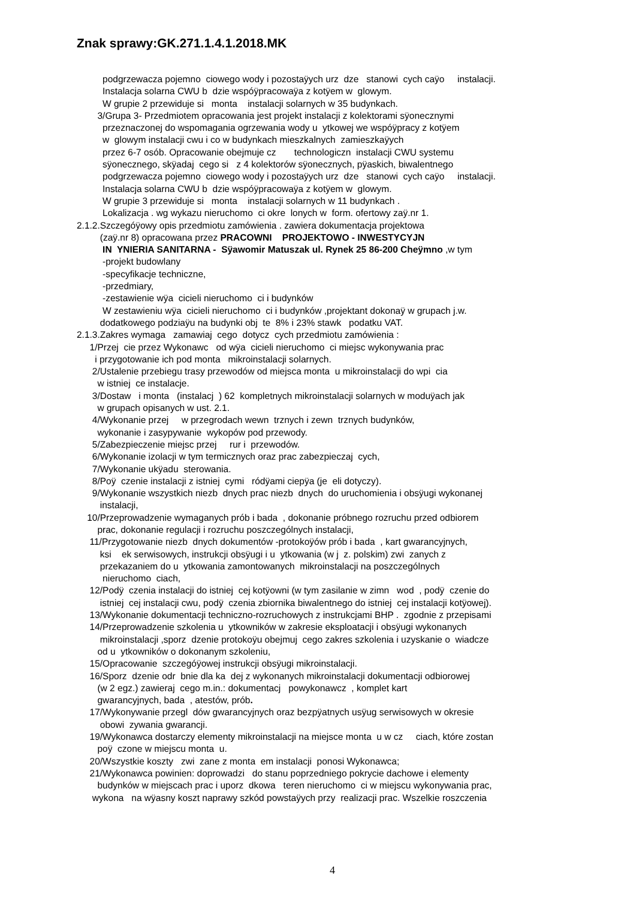Znak sprawy:GK.271.1.4.1.2018.MK
podgrzewacza pojemno ciowego wody i pozostaÿych urz dze stanowi cych caÿo instalacji.
Instalacja solarna CWU b dzie wspóÿpracowaÿa z kotÿem w glowym.
W grupie 2 przewiduje si monta instalacji solarnych w 35 budynkach.
3/Grupa 3- Przedmiotem opracowania jest projekt instalacji z kolektorami sÿonecznymi
przeznaczonej do wspomagania ogrzewania wody u ytkowej we wspóÿpracy z kotÿem
w glowym instalacji cwu i co w budynkach mieszkalnych zamieszkaÿych
przez 6-7 osób. Opracowanie obejmuje cz technologiczn instalacji CWU systemu
sÿonecznego, skÿadaj cego si z 4 kolektorów sÿonecznych, pÿaskich, biwalentnego
podgrzewacza pojemno ciowego wody i pozostaÿych urz dze stanowi cych caÿo instalacji.
Instalacja solarna CWU b dzie wspóÿpracowaÿa z kotÿem w glowym.
W grupie 3 przewiduje si monta instalacji solarnych w 11 budynkach .
Lokalizacja . wg wykazu nieruchomo ci okre lonych w form. ofertowy zaÿ.nr 1.
2.1.2.Szczegóÿowy opis przedmiotu zamówienia . zawiera dokumentacja projektowa
(zaÿ.nr 8) opracowana przez PRACOWNI PROJEKTOWO - INWESTYCYJN
IN YNIERIA SANITARNA - Sÿawomir Matuszak ul. Rynek 25 86-200 Cheÿmno ,w tym
-projekt budowlany
-specyfikacje techniczne,
-przedmiary,
-zestawienie wÿa cicieli nieruchomo ci i budynków
W zestawieniu wÿa cicieli nieruchomo ci i budynków ,projektant dokonaÿ w grupach j.w.
dodatkowego podziaÿu na budynki obj te 8% i 23% stawk podatku VAT.
2.1.3.Zakres wymaga zamawiaj cego dotycz cych przedmiotu zamówienia :
1/Przej cie przez Wykonawc od wÿa cicieli nieruchomo ci miejsc wykonywania prac
i przygotowanie ich pod monta mikroinstalacji solarnych.
2/Ustalenie przebiegu trasy przewodów od miejsca monta u mikroinstalacji do wpi cia
w istniej ce instalacje.
3/Dostaw i monta (instalacj ) 62 kompletnych mikroinstalacji solarnych w moduÿach jak
w grupach opisanych w ust. 2.1.
4/Wykonanie przej w przegrodach wewn trznych i zewn trznych budynków,
wykonanie i zasypywanie wykopów pod przewody.
5/Zabezpieczenie miejsc przej rur i przewodów.
6/Wykonanie izolacji w tym termicznych oraz prac zabezpieczaj cych,
7/Wykonanie ukÿadu sterowania.
8/Poÿ czenie instalacji z istniej cymi ródÿami ciepÿa (je eli dotyczy).
9/Wykonanie wszystkich niezb dnych prac niezb dnych do uruchomienia i obsÿugi wykonanej
instalacji,
10/Przeprowadzenie wymaganych prób i bada , dokonanie próbnego rozruchu przed odbiorem
prac, dokonanie regulacji i rozruchu poszczególnych instalacji,
11/Przygotowanie niezb dnych dokumentów -protokoÿów prób i bada , kart gwarancyjnych,
ksi ek serwisowych, instrukcji obsÿugi i u ytkowania (w j z. polskim) zwi zanych z
przekazaniem do u ytkowania zamontowanych mikroinstalacji na poszczególnych
nieruchomo ciach,
12/Podÿ czenia instalacji do istniej cej kotÿowni (w tym zasilanie w zimn wod , podÿ czenie do
istniej cej instalacji cwu, podÿ czenia zbiornika biwalentnego do istniej cej instalacji kotÿowej).
13/Wykonanie dokumentacji techniczno-rozruchowych z instrukcjami BHP . zgodnie z przepisami
14/Przeprowadzenie szkolenia u ytkowników w zakresie eksploatacji i obsÿugi wykonanych
mikroinstalacji ,sporz dzenie protokoÿu obejmuj cego zakres szkolenia i uzyskanie o wiadcze
od u ytkowników o dokonanym szkoleniu,
15/Opracowanie szczegóÿowej instrukcji obsÿugi mikroinstalacji.
16/Sporz dzenie odr bnie dla ka dej z wykonanych mikroinstalacji dokumentacji odbiorowej
(w 2 egz.) zawieraj cego m.in.: dokumentacj powykonawcz , komplet kart
gwarancyjnych, bada , atestów, prób.
17/Wykonywanie przegl dów gwarancyjnych oraz bezpÿatnych usÿug serwisowych w okresie
obowi zywania gwarancji.
19/Wykonawca dostarczy elementy mikroinstalacji na miejsce monta u w cz ciach, które zostan
poÿ czone w miejscu monta u.
20/Wszystkie koszty zwi zane z monta em instalacji ponosi Wykonawca;
21/Wykonawca powinien: doprowadzi do stanu poprzedniego pokrycie dachowe i elementy
budynków w miejscach prac i uporz dkowa teren nieruchomo ci w miejscu wykonywania prac,
wykona na wÿasny koszt naprawy szkód powstaÿych przy realizacji prac. Wszelkie roszczenia
4